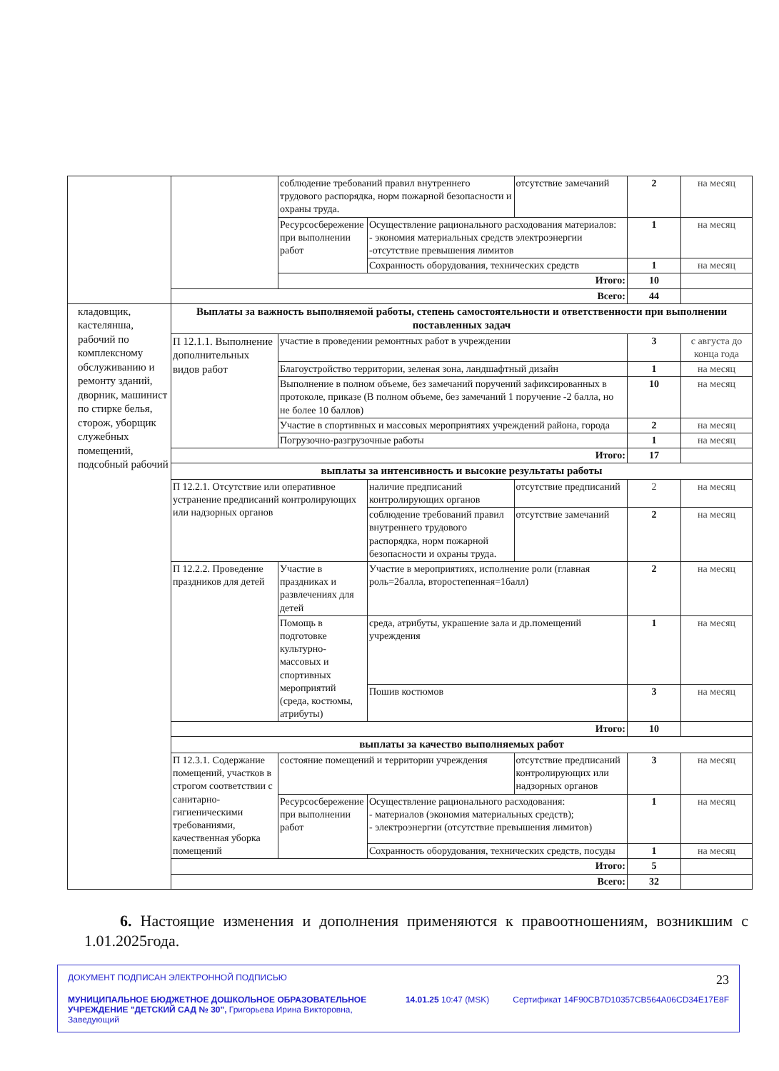| | | соблюдение требований правил внутреннего трудового распорядка, норм пожарной безопасности и охраны труда. | | отсутствие замечаний | 2 | на месяц |
| | | Ресурсосбережение при выполнении работ | Осуществление рационального расходования материалов: - экономия материальных средств электроэнергии -отсутствие превышения лимитов | | 1 | на месяц |
| | | | Сохранность оборудования, технических средств | | 1 | на месяц |
| | | Итого: | | | 10 | |
| | Всего: | | | | 44 | |
| кладовщик, кастелянша, рабочий по комплексному обслуживанию и ремонту зданий, дворник, машинист по стирке белья, сторож, уборщик служебных помещений, подсобный рабочий | Выплаты за важность выполняемой работы, степень самостоятельности и ответственности при выполнении поставленных задач | | | | | |
| | П 12.1.1. Выполнение дополнительных видов работ | участие в проведении ремонтных работ в учреждении | | | 3 | с августа до конца года |
| | | Благоустройство территории, зеленая зона, ландшафтный дизайн | | | 1 | на месяц |
| | | Выполнение в полном объеме, без замечаний поручений зафиксированных в протоколе, приказе (В полном объеме, без замечаний 1 поручение -2 балла, но не более 10 баллов) | | | 10 | на месяц |
| | | Участие в спортивных и массовых мероприятиях учреждений района, города | | | 2 | на месяц |
| | | Погрузочно-разгрузочные работы | | | 1 | на месяц |
| | Итого: | | | | 17 | |
| | выплаты за интенсивность и высокие результаты работы | | | | | |
| | П 12.2.1. Отсутствие или оперативное устранение предписаний контролирующих или надзорных органов | | наличие предписаний контролирующих органов | отсутствие предписаний | 2 | на месяц |
| | | | соблюдение требований правил внутреннего трудового распорядка, норм пожарной безопасности и охраны труда. | отсутствие замечаний | 2 | на месяц |
| | П 12.2.2. Проведение праздников для детей | Участие в праздниках и развлечениях для детей | Участие в мероприятиях, исполнение роли (главная роль=2балла, второстепенная=1балл) | | 2 | на месяц |
| | | Помощь в подготовке культурно-массовых и спортивных мероприятий (среда, костюмы, атрибуты) | среда, атрибуты, украшение зала и др.помещений учреждения | | 1 | на месяц |
| | | | Пошив костюмов | | 3 | на месяц |
| | Итого: | | | | 10 | |
| | выплаты за качество выполняемых работ | | | | | |
| | П 12.3.1. Содержание помещений, участков в строгом соответствии с санитарно-гигиеническими требованиями, качественная уборка помещений | состояние помещений и территории учреждения | | отсутствие предписаний контролирующих или надзорных органов | 3 | на месяц |
| | | Ресурсосбережение при выполнении работ | Осуществление рационального расходования: - материалов (экономия материальных средств); - электроэнергии (отсутствие превышения лимитов) | | 1 | на месяц |
| | | | Сохранность оборудования, технических средств, посуды | | 1 | на месяц |
| | Итого: | | | | 5 | |
| | Всего: | | | | 32 | |
6. Настоящие изменения и дополнения применяются к правоотношениям, возникшим с 1.01.2025года.
ДОКУМЕНТ ПОДПИСАН ЭЛЕКТРОННОЙ ПОДПИСЬЮ 23
МУНИЦИПАЛЬНОЕ БЮДЖЕТНОЕ ДОШКОЛЬНОЕ ОБРАЗОВАТЕЛЬНОЕ УЧРЕЖДЕНИЕ "ДЕТСКИЙ САД № 30", Григорьева Ирина Викторовна, Заведующий 14.01.25 10:47 (MSK) Сертификат 14F90CB7D10357CB564A06CD34E17E8F